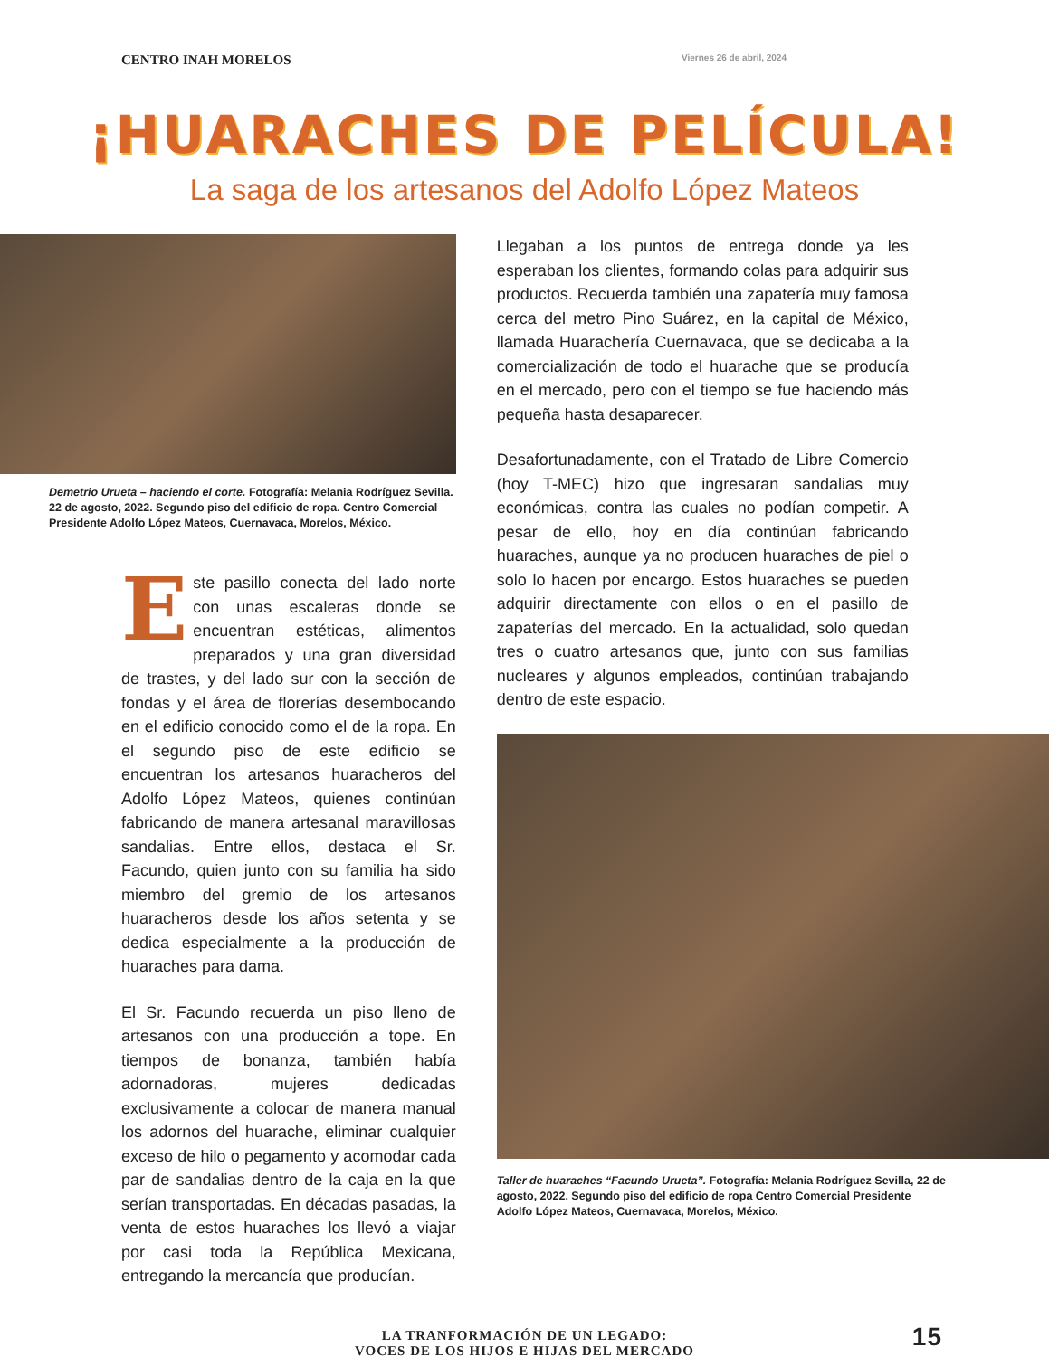CENTRO INAH MORELOS Viernes 26 de abril, 2024
¡HUARACHES DE PELÍCULA!
La saga de los artesanos del Adolfo López Mateos
Demetrio Urueta – haciendo el corte. Fotografía: Melania Rodríguez Sevilla. 22 de agosto, 2022. Segundo piso del edificio de ropa. Centro Comercial Presidente Adolfo López Mateos, Cuernavaca, Morelos, México.
Este pasillo conecta del lado norte con unas escaleras donde se encuentran estéticas, alimentos preparados y una gran diversidad de trastes, y del lado sur con la sección de fondas y el área de florerías desembocando en el edificio conocido como el de la ropa. En el segundo piso de este edificio se encuentran los artesanos huaracheros del Adolfo López Mateos, quienes continúan fabricando de manera artesanal maravillosas sandalias. Entre ellos, destaca el Sr. Facundo, quien junto con su familia ha sido miembro del gremio de los artesanos huaracheros desde los años setenta y se dedica especialmente a la producción de huaraches para dama.
El Sr. Facundo recuerda un piso lleno de artesanos con una producción a tope. En tiempos de bonanza, también había adornadoras, mujeres dedicadas exclusivamente a colocar de manera manual los adornos del huarache, eliminar cualquier exceso de hilo o pegamento y acomodar cada par de sandalias dentro de la caja en la que serían transportadas. En décadas pasadas, la venta de estos huaraches los llevó a viajar por casi toda la República Mexicana, entregando la mercancía que producían.
Llegaban a los puntos de entrega donde ya les esperaban los clientes, formando colas para adquirir sus productos. Recuerda también una zapatería muy famosa cerca del metro Pino Suárez, en la capital de México, llamada Huarachería Cuernavaca, que se dedicaba a la comercialización de todo el huarache que se producía en el mercado, pero con el tiempo se fue haciendo más pequeña hasta desaparecer.
Desafortunadamente, con el Tratado de Libre Comercio (hoy T-MEC) hizo que ingresaran sandalias muy económicas, contra las cuales no podían competir. A pesar de ello, hoy en día continúan fabricando huaraches, aunque ya no producen huaraches de piel o solo lo hacen por encargo. Estos huaraches se pueden adquirir directamente con ellos o en el pasillo de zapaterías del mercado. En la actualidad, solo quedan tres o cuatro artesanos que, junto con sus familias nucleares y algunos empleados, continúan trabajando dentro de este espacio.
Taller de huaraches “Facundo Urueta”. Fotografía: Melania Rodríguez Sevilla, 22 de agosto, 2022. Segundo piso del edificio de ropa Centro Comercial Presidente Adolfo López Mateos, Cuernavaca, Morelos, México.
LA TRANFORMACIÓN DE UN LEGADO:
VOCES DE LOS HIJOS E HIJAS DEL MERCADO
15